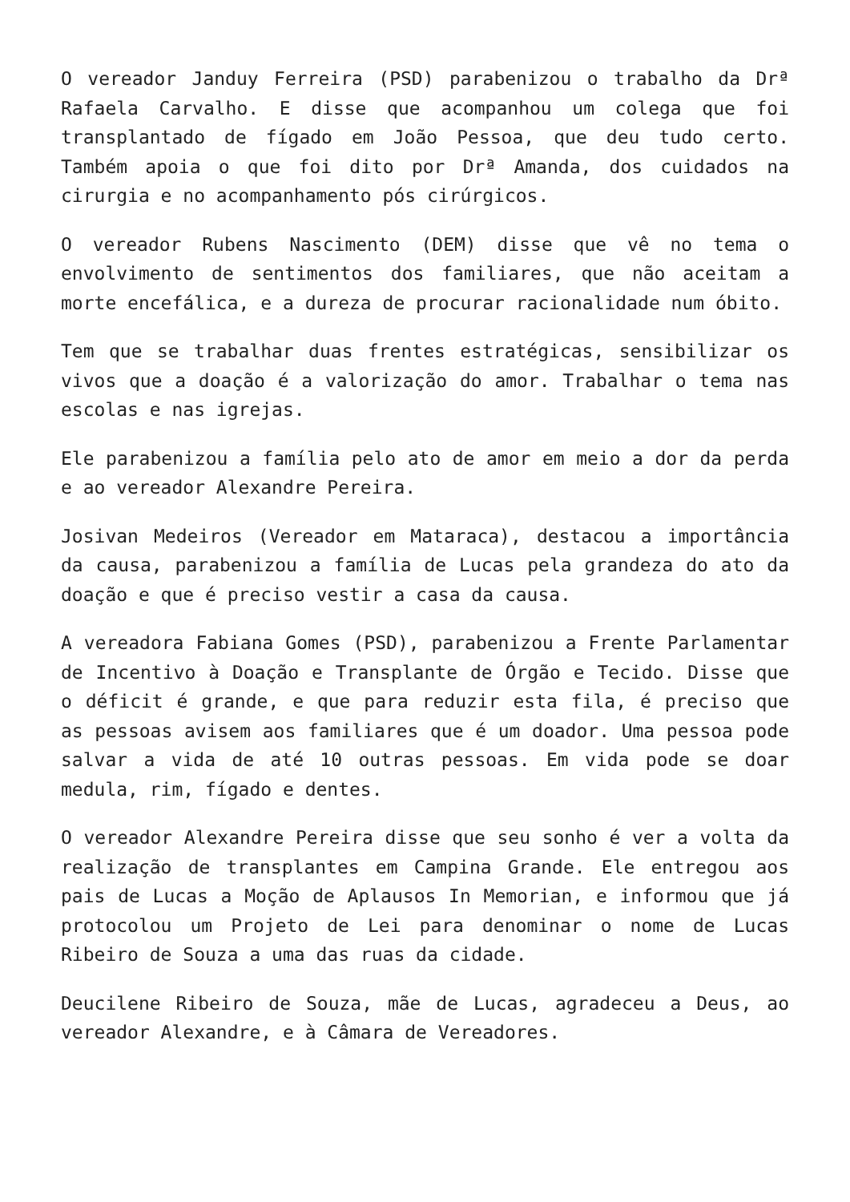O vereador Janduy Ferreira (PSD) parabenizou o trabalho da Drª Rafaela Carvalho. E disse que acompanhou um colega que foi transplantado de fígado em João Pessoa, que deu tudo certo. Também apoia o que foi dito por Drª Amanda, dos cuidados na cirurgia e no acompanhamento pós cirúrgicos.
O vereador Rubens Nascimento (DEM) disse que vê no tema o envolvimento de sentimentos dos familiares, que não aceitam a morte encefálica, e a dureza de procurar racionalidade num óbito.
Tem que se trabalhar duas frentes estratégicas, sensibilizar os vivos que a doação é a valorização do amor. Trabalhar o tema nas escolas e nas igrejas.
Ele parabenizou a família pelo ato de amor em meio a dor da perda e ao vereador Alexandre Pereira.
Josivan Medeiros (Vereador em Mataraca), destacou a importância da causa, parabenizou a família de Lucas pela grandeza do ato da doação e que é preciso vestir a casa da causa.
A vereadora Fabiana Gomes (PSD), parabenizou a Frente Parlamentar de Incentivo à Doação e Transplante de Órgão e Tecido. Disse que o déficit é grande, e que para reduzir esta fila, é preciso que as pessoas avisem aos familiares que é um doador. Uma pessoa pode salvar a vida de até 10 outras pessoas. Em vida pode se doar medula, rim, fígado e dentes.
O vereador Alexandre Pereira disse que seu sonho é ver a volta da realização de transplantes em Campina Grande. Ele entregou aos pais de Lucas a Moção de Aplausos In Memorian, e informou que já protocolou um Projeto de Lei para denominar o nome de Lucas Ribeiro de Souza a uma das ruas da cidade.
Deucilene Ribeiro de Souza, mãe de Lucas, agradeceu a Deus, ao vereador Alexandre, e à Câmara de Vereadores.